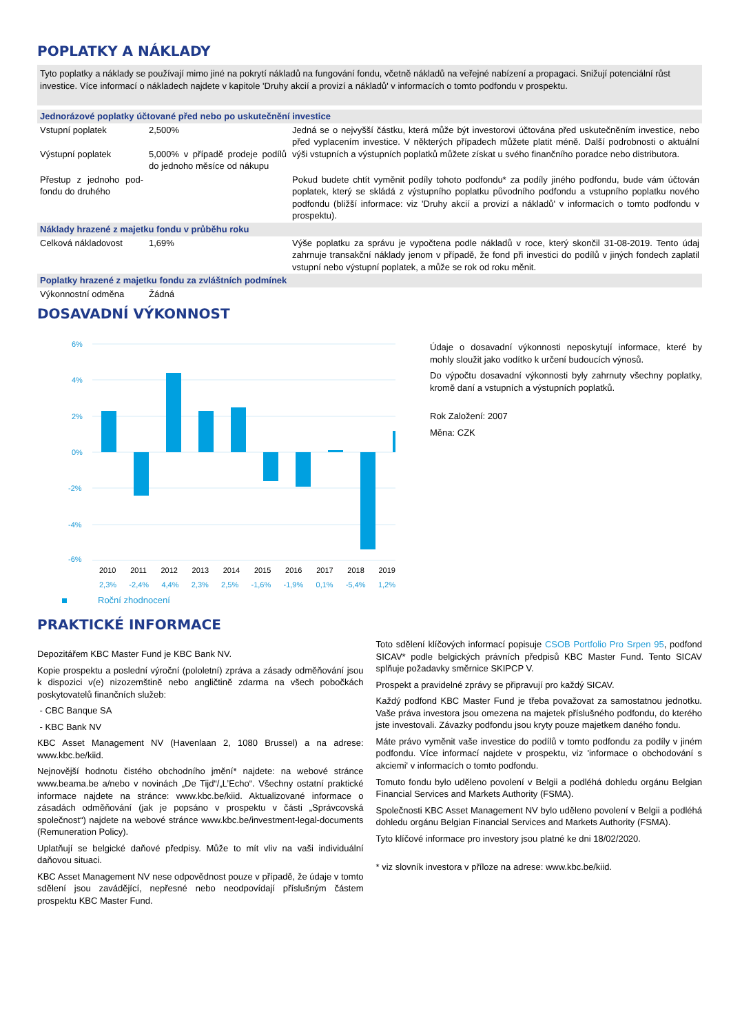POPLATKY A NÁKLADY
Tyto poplatky a náklady se používají mimo jiné na pokrytí nákladů na fungování fondu, včetně nákladů na veřejné nabízení a propagaci. Snižují potenciální růst investice. Více informací o nákladech najdete v kapitole 'Druhy akcií a provizí a nákladů' v informacích o tomto podfondu v prospektu.
| Jednorázové poplatky účtované před nebo po uskutečnění investice | | |
| Vstupní poplatek Výstupní poplatek | 2,500% 5,000% v případě prodeje podílů do jednoho měsíce od nákupu | Jedná se o nejvyšší částku, která může být investorovi účtována před uskutečněním investice, nebo před vyplacením investice. V některých případech můžete platit méně. Další podrobnosti o aktuální výši vstupních a výstupních poplatků můžete získat u svého finančního poradce nebo distributora. |
| Přestup z jednoho pod-fondu do druhého | | Pokud budete chtít vyměnit podíly tohoto podfondu* za podíly jiného podfondu, bude vám účtován poplatek, který se skládá z výstupního poplatku původního podfondu a vstupního poplatku nového podfondu (bližší informace: viz 'Druhy akcií a provizí a nákladů' v informacích o tomto podfondu v prospektu). |
| Náklady hrazené z majetku fondu v průběhu roku | | |
| Celková nákladovost | 1,69% | Výše poplatku za správu je vypočtena podle nákladů v roce, který skončil 31-08-2019. Tento údaj zahrnuje transakční náklady jenom v případě, že fond při investici do podílů v jiných fondech zaplatil vstupní nebo výstupní poplatek, a může se rok od roku měnit. |
| Poplatky hrazené z majetku fondu za zvláštních podmínek | | |
| Výkonnostní odměna | Žádná | |
DOSAVADNÍ VÝKONNOST
6%
4%
2%
0%
-2%
-4%
-6%
2010 2011 2012 2013 2014 2015 2016 2017 2018 2019
2,3% -2,4% 4,4% 2,3% 2,5% -1,6% -1,9% 0,1% -5,4% 1,2%
Roční zhodnocení
Údaje o dosavadní výkonnosti neposkytují informace, které by mohly sloužit jako vodítko k určení budoucích výnosů.
Do výpočtu dosavadní výkonnosti byly zahrnuty všechny poplatky, kromě daní a vstupních a výstupních poplatků.
Rok Založení: 2007
Měna: CZK
PRAKTICKÉ INFORMACE
Depozitářem KBC Master Fund je KBC Bank NV.
Kopie prospektu a poslední výroční (pololetní) zpráva a zásady odměňování jsou k dispozici v(e) nizozemštině nebo angličtině zdarma na všech pobočkách poskytovatelů finančních služeb:
- CBC Banque SA
- KBC Bank NV
KBC Asset Management NV (Havenlaan 2, 1080 Brussel) a na adrese: www.kbc.be/kiid.
Nejnovější hodnotu čistého obchodního jmění* najdete: na webové stránce www.beama.be a/nebo v novinách „De Tijd“/„L’Echo“. Všechny ostatní praktické informace najdete na stránce: www.kbc.be/kiid. Aktualizované informace o zásadách odměňování (jak je popsáno v prospektu v části „Správcovská společnost“) najdete na webové stránce www.kbc.be/investment-legal-documents (Remuneration Policy).
Uplatňují se belgické daňové předpisy. Může to mít vliv na vaši individuální daňovou situaci.
KBC Asset Management NV nese odpovědnost pouze v případě, že údaje v tomto sdělení jsou zavádějící, nepřesné nebo neodpovídají příslušným částem prospektu KBC Master Fund.
Toto sdělení klíčových informací popisuje CSOB Portfolio Pro Srpen 95, podfond SICAV* podle belgických právních předpisů KBC Master Fund. Tento SICAV splňuje požadavky směrnice SKIPCP V.
Prospekt a pravidelné zprávy se připravují pro každý SICAV.
Každý podfond KBC Master Fund je třeba považovat za samostatnou jednotku. Vaše práva investora jsou omezena na majetek příslušného podfondu, do kterého jste investovali. Závazky podfondu jsou kryty pouze majetkem daného fondu.
Máte právo vyměnit vaše investice do podílů v tomto podfondu za podíly v jiném podfondu. Více informací najdete v prospektu, viz 'informace o obchodování s akciemi' v informacích o tomto podfondu.
Tomuto fondu bylo uděleno povolení v Belgii a podléhá dohledu orgánu Belgian Financial Services and Markets Authority (FSMA).
Společnosti KBC Asset Management NV bylo uděleno povolení v Belgii a podléhá dohledu orgánu Belgian Financial Services and Markets Authority (FSMA).
Tyto klíčové informace pro investory jsou platné ke dni 18/02/2020.
* viz slovník investora v příloze na adrese: www.kbc.be/kiid.